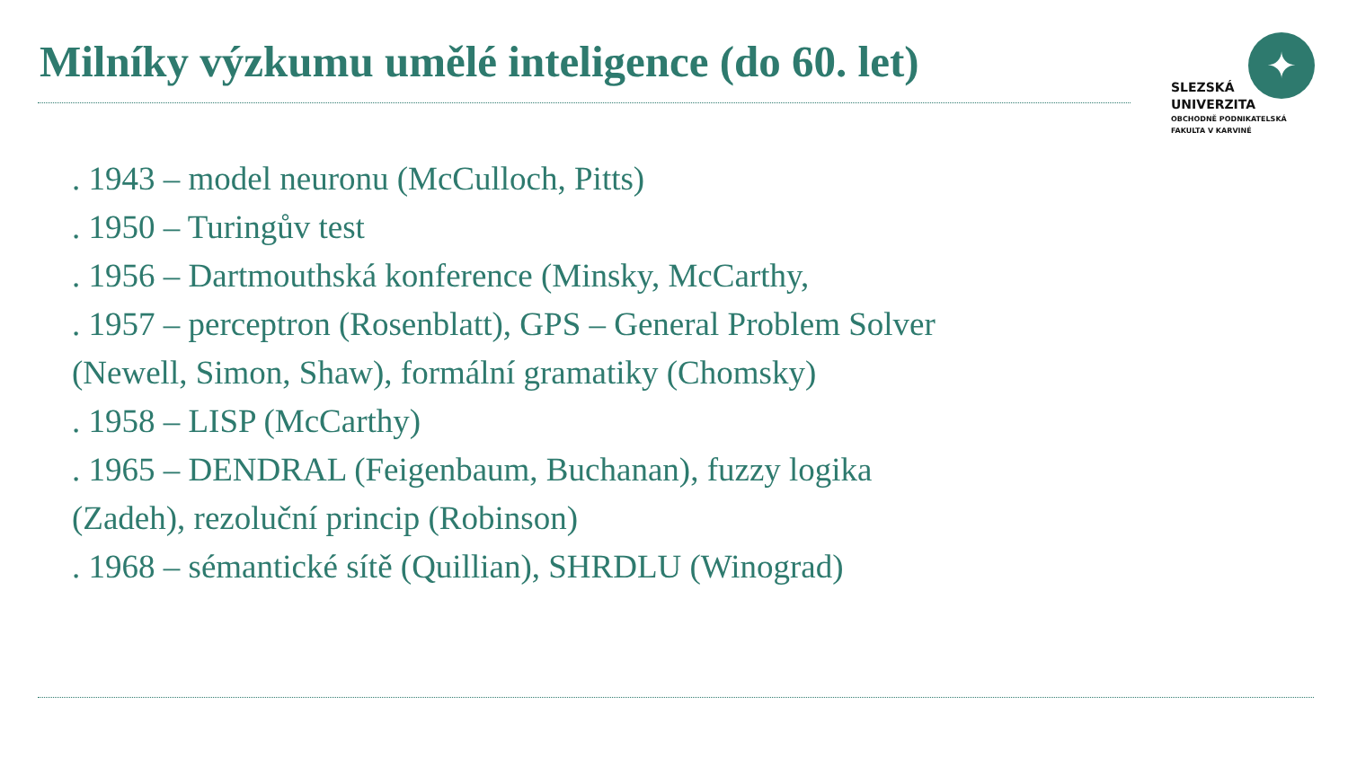Milníky výzkumu umělé inteligence (do 60. let)
✦
SLEZSKÁ
UNIVERZITA
OBCHODNĚ PODNIKATELSKÁ
FAKULTA V KARVINÉ
. 1943 – model neuronu (McCulloch, Pitts)
. 1950 – Turingův test
. 1956 – Dartmouthská konference (Minsky, McCarthy,
. 1957 – perceptron (Rosenblatt), GPS – General Problem Solver (Newell, Simon, Shaw), formální gramatiky (Chomsky)
. 1958 – LISP (McCarthy)
. 1965 – DENDRAL (Feigenbaum, Buchanan), fuzzy logika (Zadeh), rezoluční princip (Robinson)
. 1968 – sémantické sítě (Quillian), SHRDLU (Winograd)